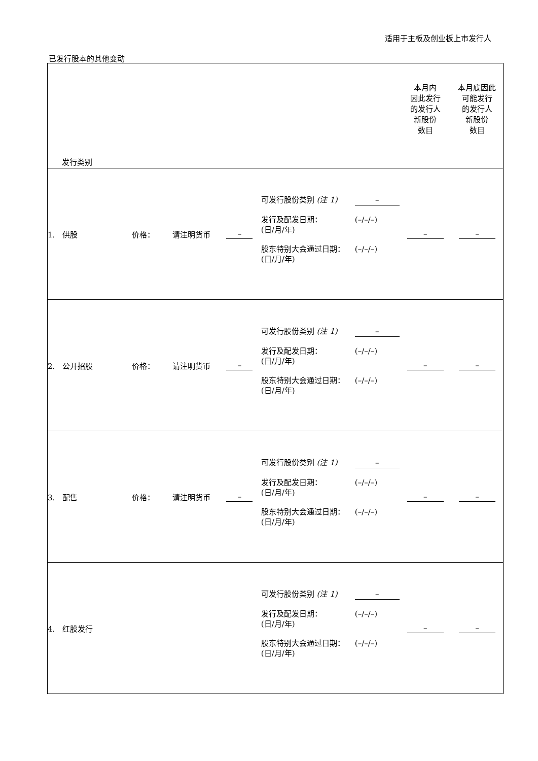适用于主板及创业板上市发行人
已发行股本的其他变动
| 发行类别 | | | | | 本月内 因此发行 的发行人 新股份 数目 | 本月底因此 可能发行 的发行人 新股份 数目 |
| 1. 供股 | 价格： | 请注明货币 | – | 可发行股份类别 (注 1) – 发行及配发日期： (日/月/年) (–/–/–) 股东特别大会通过日期： (日/月/年) (–/–/–) | – | – |
| 2. 公开招股 | 价格： | 请注明货币 | – | 可发行股份类别 (注 1) – 发行及配发日期： (日/月/年) (–/–/–) 股东特别大会通过日期： (日/月/年) (–/–/–) | – | – |
| 3. 配售 | 价格： | 请注明货币 | – | 可发行股份类别 (注 1) – 发行及配发日期： (日/月/年) (–/–/–) 股东特别大会通过日期： (日/月/年) (–/–/–) | – | – |
| 4. 红股发行 | | | | 可发行股份类别 (注 1) – 发行及配发日期： (日/月/年) (–/–/–) 股东特别大会通过日期： (日/月/年) (–/–/–) | – | – |